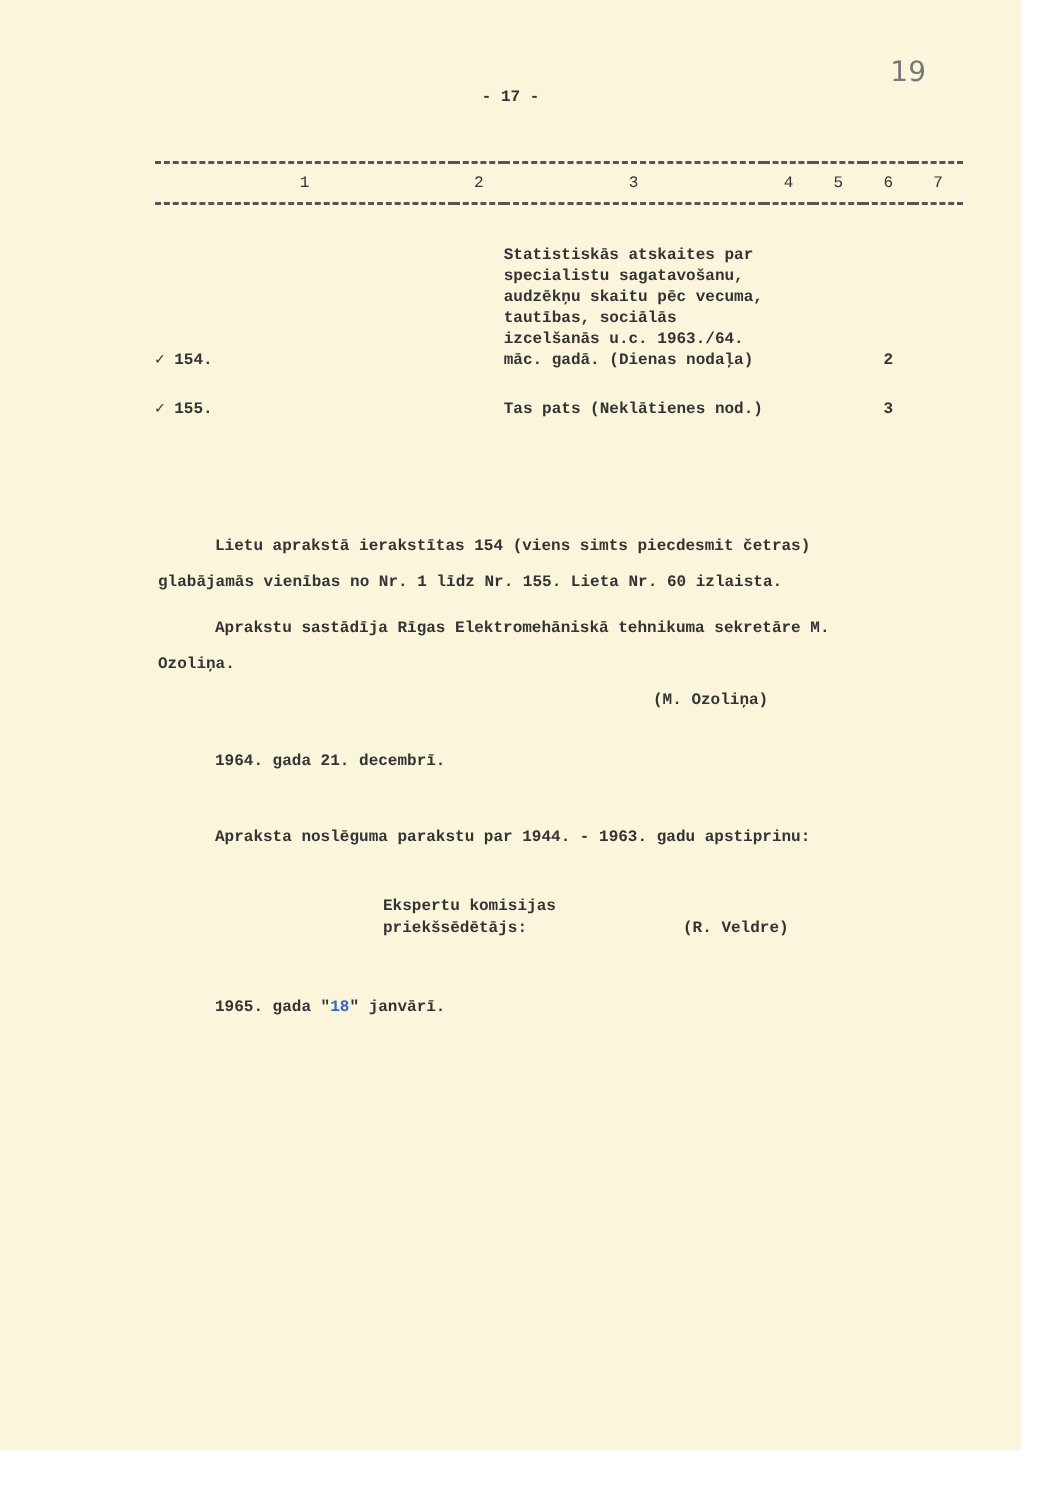19
- 17 -
| 1 | 2 | 3 | 4 | 5 | 6 | 7 |
| --- | --- | --- | --- | --- | --- | --- |
| ✓ 154. | | Statistiskās atskaites par specialistu sagatavošanu, audzēkņu skaitu pēc vecuma, tautības, sociālās izcelšanās u.c. 1963./64. māc. gadā. (Dienas nodaļa) | | | 2 | |
| ✓ 155. | | Tas pats (Neklātienes nod.) | | | 3 | |
Lietu aprakstā ierakstītas 154 (viens simts piecdesmit četras) glabājamās vienības no Nr. 1 līdz Nr. 155. Lieta Nr. 60 izlaista.
Aprakstu sastādīja Rīgas Elektromehāniskā tehnikuma sekretāre M. Ozoliņa.
(M. Ozoliņa)
1964. gada 21. decembrī.
Apraksta noslēguma parakstu par 1944. - 1963. gadu apstiprinu:
Ekspertu komisijas
priekšsēdētājs:
(R. Veldre)
1965. gada "18" janvārī.